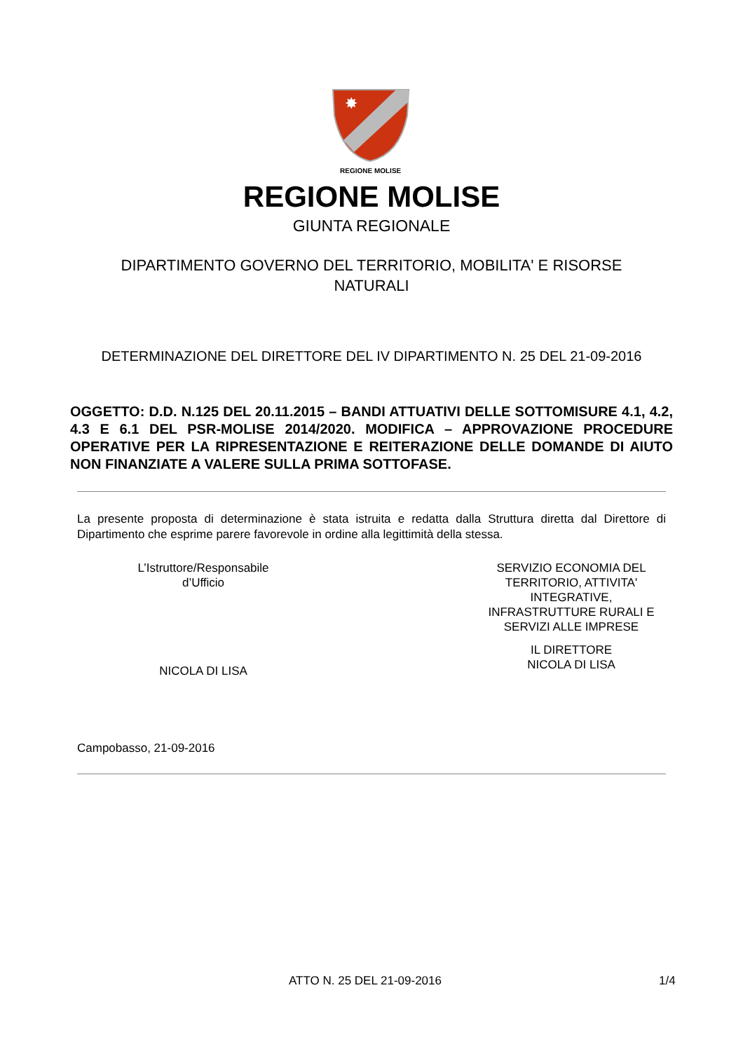✸
REGIONE MOLISE
REGIONE MOLISE
GIUNTA REGIONALE
DIPARTIMENTO GOVERNO DEL TERRITORIO, MOBILITA' E RISORSE NATURALI
DETERMINAZIONE DEL DIRETTORE DEL IV DIPARTIMENTO N. 25 DEL 21-09-2016
OGGETTO: D.D. N.125 DEL 20.11.2015 – BANDI ATTUATIVI DELLE SOTTOMISURE 4.1, 4.2, 4.3 E 6.1 DEL PSR-MOLISE 2014/2020. MODIFICA – APPROVAZIONE PROCEDURE OPERATIVE PER LA RIPRESENTAZIONE E REITERAZIONE DELLE DOMANDE DI AIUTO NON FINANZIATE A VALERE SULLA PRIMA SOTTOFASE.
La presente proposta di determinazione è stata istruita e redatta dalla Struttura diretta dal Direttore di Dipartimento che esprime parere favorevole in ordine alla legittimità della stessa.
L’Istruttore/Responsabile
d’Ufficio
NICOLA DI LISA
SERVIZIO ECONOMIA DEL TERRITORIO, ATTIVITA' INTEGRATIVE, INFRASTRUTTURE RURALI E SERVIZI ALLE IMPRESE
IL DIRETTORE
NICOLA DI LISA
Campobasso, 21-09-2016
ATTO N. 25 DEL 21-09-2016 1/4